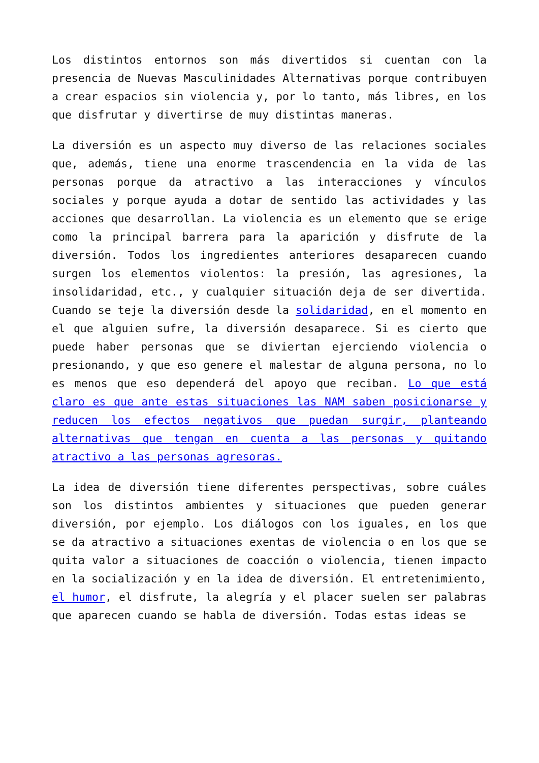Los distintos entornos son más divertidos si cuentan con la presencia de Nuevas Masculinidades Alternativas porque contribuyen a crear espacios sin violencia y, por lo tanto, más libres, en los que disfrutar y divertirse de muy distintas maneras.
La diversión es un aspecto muy diverso de las relaciones sociales que, además, tiene una enorme trascendencia en la vida de las personas porque da atractivo a las interacciones y vínculos sociales y porque ayuda a dotar de sentido las actividades y las acciones que desarrollan. La violencia es un elemento que se erige como la principal barrera para la aparición y disfrute de la diversión. Todos los ingredientes anteriores desaparecen cuando surgen los elementos violentos: la presión, las agresiones, la insolidaridad, etc., y cualquier situación deja de ser divertida. Cuando se teje la diversión desde la solidaridad, en el momento en el que alguien sufre, la diversión desaparece. Si es cierto que puede haber personas que se diviertan ejerciendo violencia o presionando, y que eso genere el malestar de alguna persona, no lo es menos que eso dependerá del apoyo que reciban. Lo que está claro es que ante estas situaciones las NAM saben posicionarse y reducen los efectos negativos que puedan surgir, planteando alternativas que tengan en cuenta a las personas y quitando atractivo a las personas agresoras.
La idea de diversión tiene diferentes perspectivas, sobre cuáles son los distintos ambientes y situaciones que pueden generar diversión, por ejemplo. Los diálogos con los iguales, en los que se da atractivo a situaciones exentas de violencia o en los que se quita valor a situaciones de coacción o violencia, tienen impacto en la socialización y en la idea de diversión. El entretenimiento, el humor, el disfrute, la alegría y el placer suelen ser palabras que aparecen cuando se habla de diversión. Todas estas ideas se